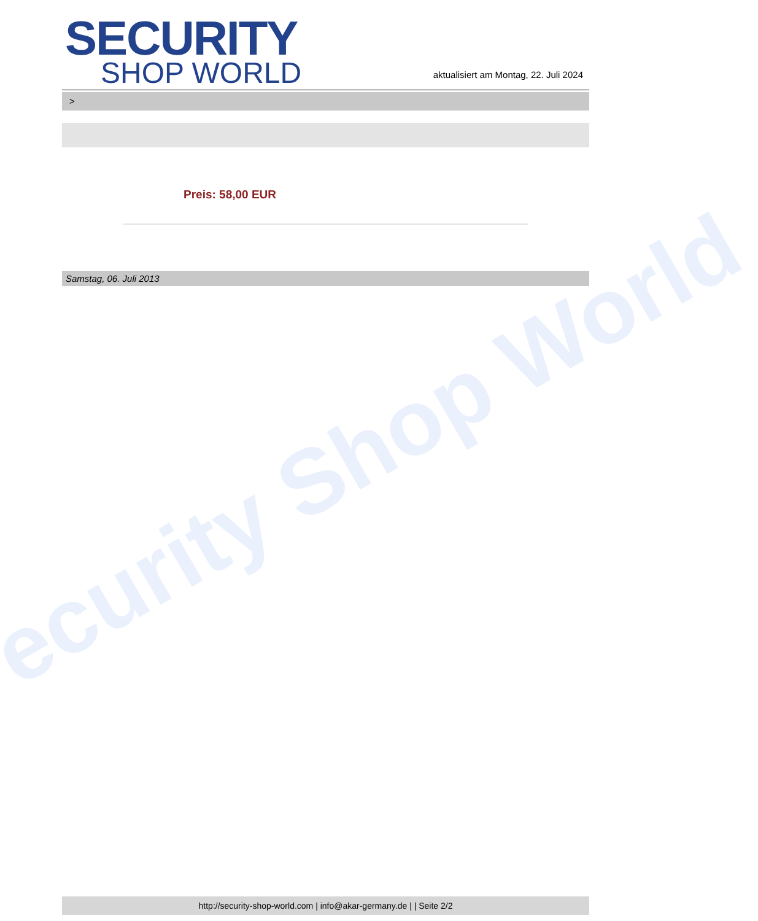ecurity Shop World
SECURITY
SHOP WORLD
aktualisiert am Montag, 22. Juli 2024
>
Preis: 58,00 EUR
Samstag, 06. Juli 2013
http://security-shop-world.com | info@akar-germany.de | | Seite 2/2